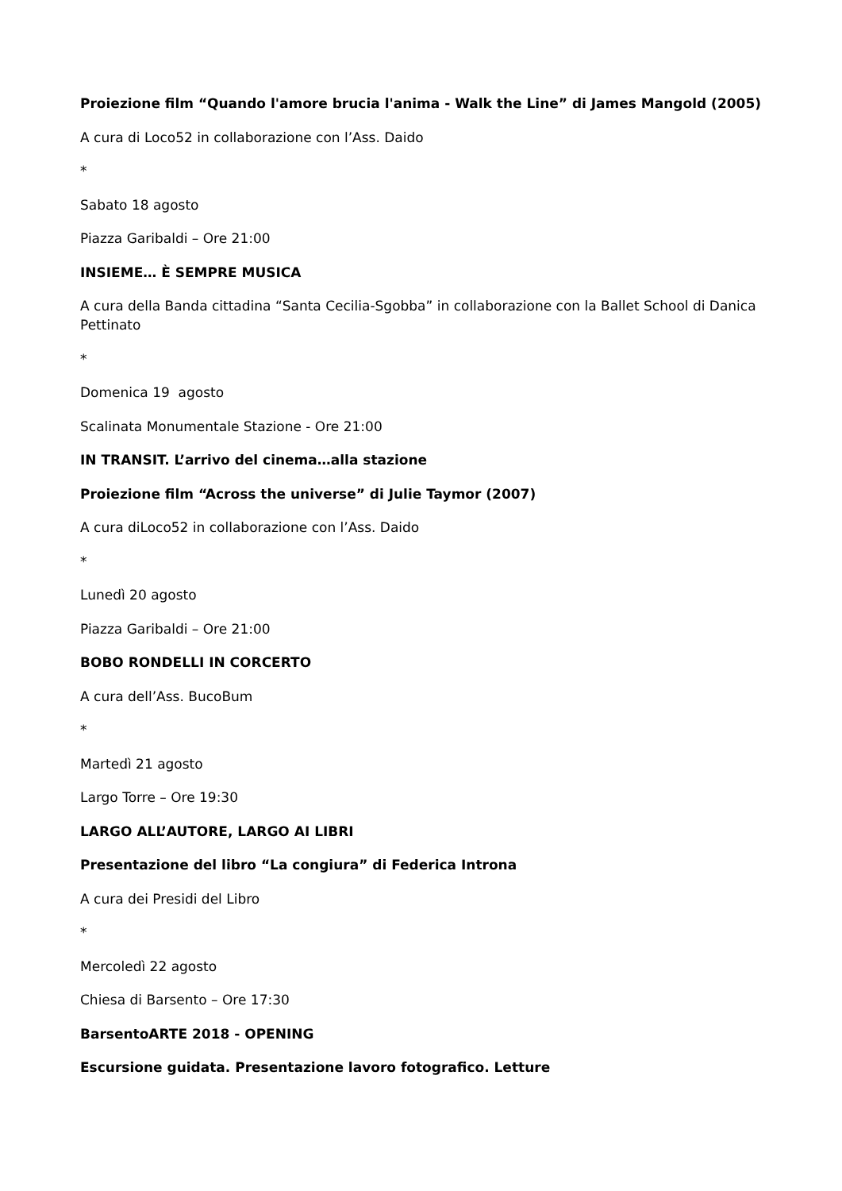Proiezione film “Quando l'amore brucia l'anima - Walk the Line” di James Mangold (2005)
A cura di Loco52 in collaborazione con l’Ass. Daido
*
Sabato 18 agosto
Piazza Garibaldi – Ore 21:00
INSIEME… È SEMPRE MUSICA
A cura della Banda cittadina “Santa Cecilia-Sgobba” in collaborazione con la Ballet School di Danica Pettinato
*
Domenica 19 agosto
Scalinata Monumentale Stazione - Ore 21:00
IN TRANSIT. L’arrivo del cinema…alla stazione
Proiezione film “Across the universe” di Julie Taymor (2007)
A cura diLoco52 in collaborazione con l’Ass. Daido
*
Lunedì 20 agosto
Piazza Garibaldi – Ore 21:00
BOBO RONDELLI IN CORCERTO
A cura dell’Ass. BucoBum
*
Martedì 21 agosto
Largo Torre – Ore 19:30
LARGO ALL’AUTORE, LARGO AI LIBRI
Presentazione del libro “La congiura” di Federica Introna
A cura dei Presidi del Libro
*
Mercoledì 22 agosto
Chiesa di Barsento – Ore 17:30
BarsentoARTE 2018 - OPENING
Escursione guidata. Presentazione lavoro fotografico. Letture